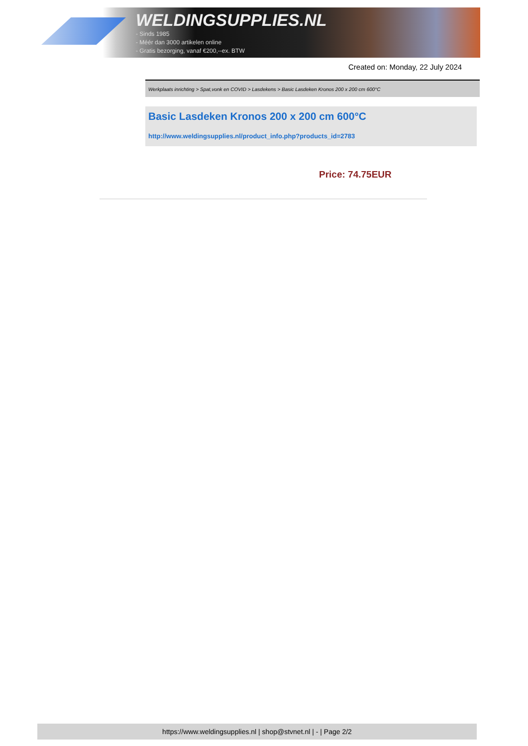WELDINGSUPPLIES.NL
- Sinds 1985
- Méér dan 3000 artikelen online
- Gratis bezorging, vanaf €200,--ex. BTW
Created on: Monday, 22 July 2024
Werkplaats inrichting > Spat,vonk en COVID > Lasdekens > Basic Lasdeken Kronos 200 x 200 cm 600°C
Basic Lasdeken Kronos 200 x 200 cm 600°C
http://www.weldingsupplies.nl/product_info.php?products_id=2783
Price: 74.75EUR
https://www.weldingsupplies.nl | shop@stvnet.nl | - | Page 2/2